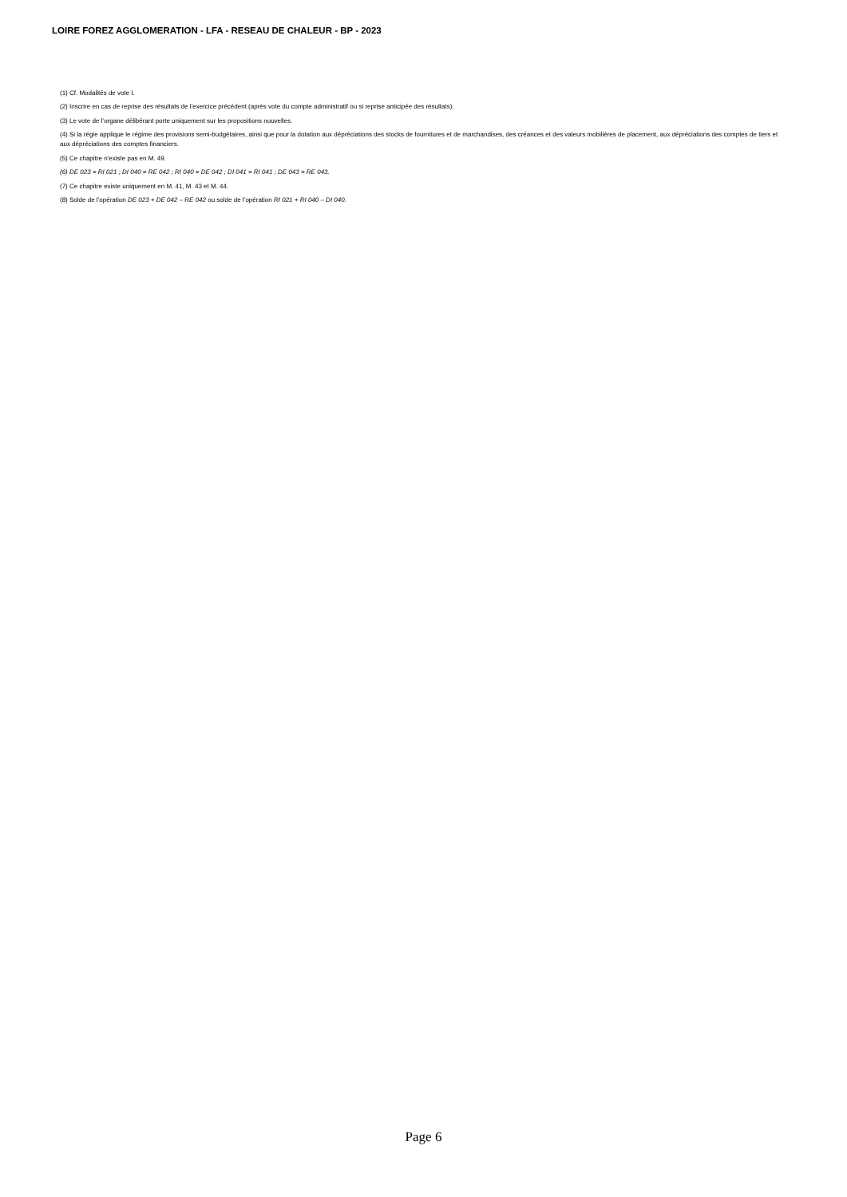LOIRE FOREZ AGGLOMERATION - LFA - RESEAU DE CHALEUR - BP - 2023
(1) Cf. Modalités de vote I.
(2) Inscrire en cas de reprise des résultats de l’exercice précédent (après vote du compte administratif ou si reprise anticipée des résultats).
(3) Le vote de l’organe délibérant porte uniquement sur les propositions nouvelles.
(4) Si la régie applique le régime des provisions semi-budgétaires, ainsi que pour la dotation aux dépréciations des stocks de fournitures et de marchandises, des créances et des valeurs mobilières de placement, aux dépréciations des comptes de tiers et aux dépréciations des comptes financiers.
(5) Ce chapitre n’existe pas en M. 49.
(6) DE 023 = RI 021 ; DI 040 = RE 042 ; RI 040 = DE 042 ; DI 041 = RI 041 ; DE 043 = RE 043.
(7) Ce chapitre existe uniquement en M. 41, M. 43 et M. 44.
(8) Solde de l’opération DE 023 + DE 042 – RE 042 ou solde de l’opération RI 021 + RI 040 – DI 040.
Page 6